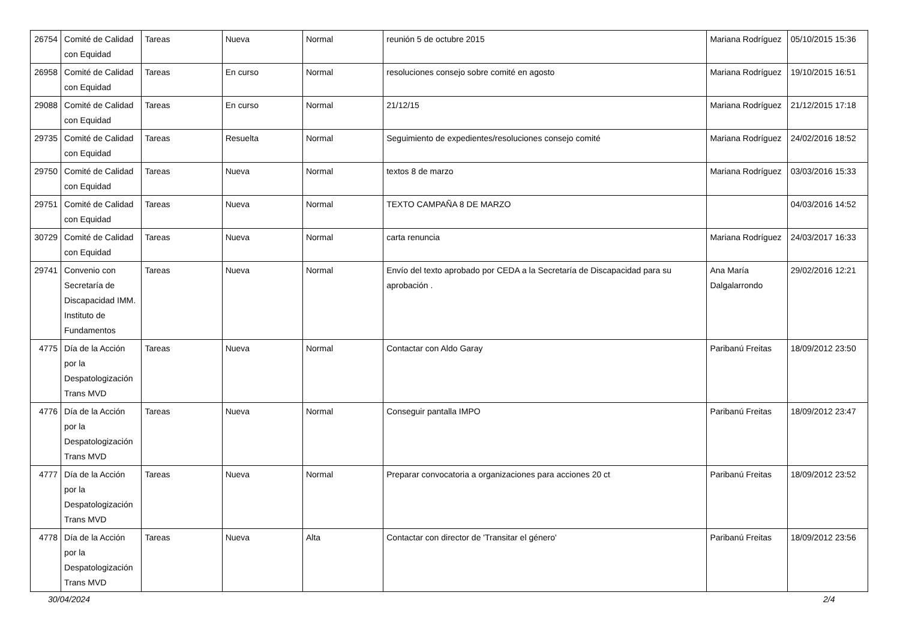| 26754 | Comité de Calidad con Equidad | Tareas | Nueva | Normal | reunión 5 de octubre 2015 | Mariana Rodríguez | 05/10/2015 15:36 |
| 26958 | Comité de Calidad con Equidad | Tareas | En curso | Normal | resoluciones consejo sobre comité en agosto | Mariana Rodríguez | 19/10/2015 16:51 |
| 29088 | Comité de Calidad con Equidad | Tareas | En curso | Normal | 21/12/15 | Mariana Rodríguez | 21/12/2015 17:18 |
| 29735 | Comité de Calidad con Equidad | Tareas | Resuelta | Normal | Seguimiento de expedientes/resoluciones consejo comité | Mariana Rodríguez | 24/02/2016 18:52 |
| 29750 | Comité de Calidad con Equidad | Tareas | Nueva | Normal | textos 8 de marzo | Mariana Rodríguez | 03/03/2016 15:33 |
| 29751 | Comité de Calidad con Equidad | Tareas | Nueva | Normal | TEXTO CAMPAÑA 8 DE MARZO | | 04/03/2016 14:52 |
| 30729 | Comité de Calidad con Equidad | Tareas | Nueva | Normal | carta renuncia | Mariana Rodríguez | 24/03/2017 16:33 |
| 29741 | Convenio con Secretaría de Discapacidad IMM. Instituto de Fundamentos | Tareas | Nueva | Normal | Envío del texto aprobado por CEDA a la Secretaría de Discapacidad para su aprobación . | Ana María Dalgalarrondo | 29/02/2016 12:21 |
| 4775 | Día de la Acción por la Despatologización Trans MVD | Tareas | Nueva | Normal | Contactar con Aldo Garay | Paribanú Freitas | 18/09/2012 23:50 |
| 4776 | Día de la Acción por la Despatologización Trans MVD | Tareas | Nueva | Normal | Conseguir pantalla IMPO | Paribanú Freitas | 18/09/2012 23:47 |
| 4777 | Día de la Acción por la Despatologización Trans MVD | Tareas | Nueva | Normal | Preparar convocatoria a organizaciones para acciones 20 ct | Paribanú Freitas | 18/09/2012 23:52 |
| 4778 | Día de la Acción por la Despatologización Trans MVD | Tareas | Nueva | Alta | Contactar con director de 'Transitar el género' | Paribanú Freitas | 18/09/2012 23:56 |
30/04/2024 2/4